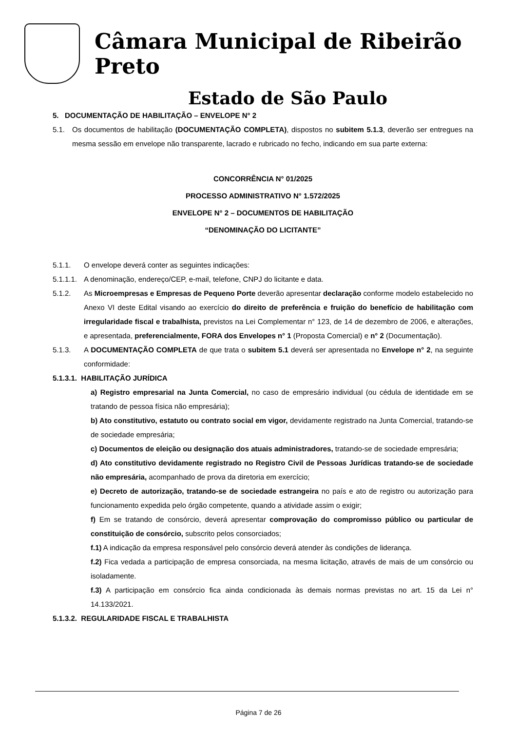Câmara Municipal de Ribeirão Preto
Estado de São Paulo
5. DOCUMENTAÇÃO DE HABILITAÇÃO – ENVELOPE N° 2
5.1. Os documentos de habilitação (DOCUMENTAÇÃO COMPLETA), dispostos no subitem 5.1.3, deverão ser entregues na mesma sessão em envelope não transparente, lacrado e rubricado no fecho, indicando em sua parte externa:
CONCORRÊNCIA N° 01/2025
PROCESSO ADMINISTRATIVO N° 1.572/2025
ENVELOPE N° 2 – DOCUMENTOS DE HABILITAÇÃO
“DENOMINAÇÃO DO LICITANTE”
5.1.1. O envelope deverá conter as seguintes indicações:
5.1.1.1.
A denominação, endereço/CEP, e-mail, telefone, CNPJ do licitante e data.
5.1.2. As Microempresas e Empresas de Pequeno Porte deverão apresentar declaração conforme modelo estabelecido no Anexo VI deste Edital visando ao exercício do direito de preferência e fruição do benefício de habilitação com irregularidade fiscal e trabalhista, previstos na Lei Complementar n° 123, de 14 de dezembro de 2006, e alterações, e apresentada, preferencialmente, FORA dos Envelopes n° 1 (Proposta Comercial) e n° 2 (Documentação).
5.1.3. A DOCUMENTAÇÃO COMPLETA de que trata o subitem 5.1 deverá ser apresentada no Envelope n° 2, na seguinte conformidade:
5.1.3.1. HABILITAÇÃO JURÍDICA
a) Registro empresarial na Junta Comercial, no caso de empresário individual (ou cédula de identidade em se tratando de pessoa física não empresária);
b) Ato constitutivo, estatuto ou contrato social em vigor, devidamente registrado na Junta Comercial, tratando-se de sociedade empresária;
c) Documentos de eleição ou designação dos atuais administradores, tratando-se de sociedade empresária;
d) Ato constitutivo devidamente registrado no Registro Civil de Pessoas Jurídicas tratando-se de sociedade não empresária, acompanhado de prova da diretoria em exercício;
e) Decreto de autorização, tratando-se de sociedade estrangeira no país e ato de registro ou autorização para funcionamento expedida pelo órgão competente, quando a atividade assim o exigir;
f) Em se tratando de consórcio, deverá apresentar comprovação do compromisso público ou particular de constituição de consórcio, subscrito pelos consorciados;
f.1) A indicação da empresa responsável pelo consórcio deverá atender às condições de liderança.
f.2) Fica vedada a participação de empresa consorciada, na mesma licitação, através de mais de um consórcio ou isoladamente.
f.3) A participação em consórcio fica ainda condicionada às demais normas previstas no art. 15 da Lei n° 14.133/2021.
5.1.3.2. REGULARIDADE FISCAL E TRABALHISTA
Página 7 de 26